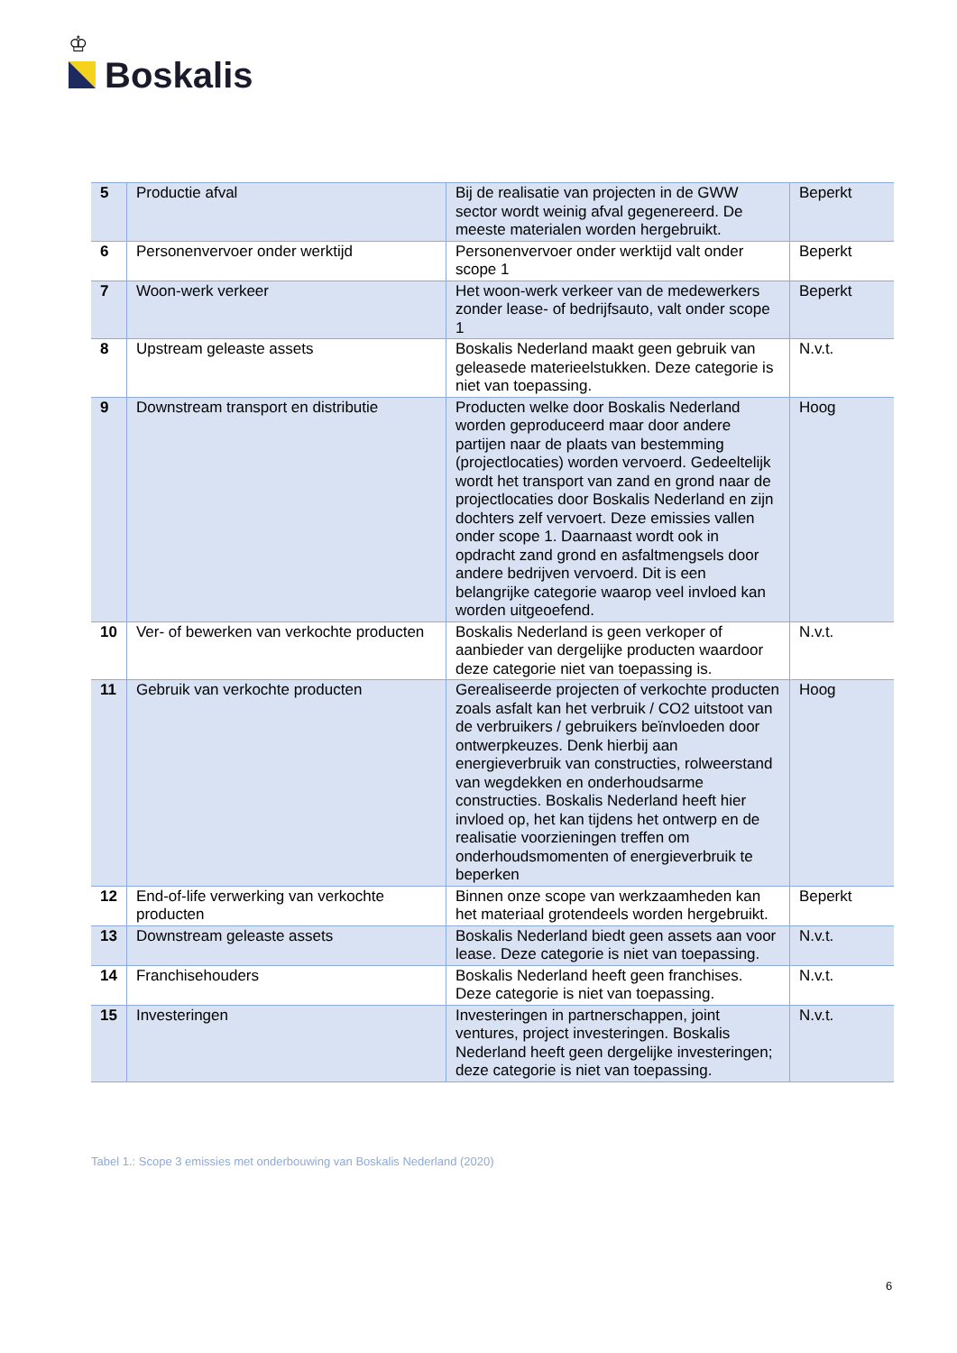♔
Boskalis
| 5 | Productie afval | Bij de realisatie van projecten in de GWW sector wordt weinig afval gegenereerd. De meeste materialen worden hergebruikt. | Beperkt |
| 6 | Personenvervoer onder werktijd | Personenvervoer onder werktijd valt onder scope 1 | Beperkt |
| 7 | Woon-werk verkeer | Het woon-werk verkeer van de medewerkers zonder lease- of bedrijfsauto, valt onder scope 1 | Beperkt |
| 8 | Upstream geleaste assets | Boskalis Nederland maakt geen gebruik van geleasede materieelstukken. Deze categorie is niet van toepassing. | N.v.t. |
| 9 | Downstream transport en distributie | Producten welke door Boskalis Nederland worden geproduceerd maar door andere partijen naar de plaats van bestemming (projectlocaties) worden vervoerd. Gedeeltelijk wordt het transport van zand en grond naar de projectlocaties door Boskalis Nederland en zijn dochters zelf vervoert. Deze emissies vallen onder scope 1. Daarnaast wordt ook in opdracht zand grond en asfaltmengsels door andere bedrijven vervoerd. Dit is een belangrijke categorie waarop veel invloed kan worden uitgeoefend. | Hoog |
| 10 | Ver- of bewerken van verkochte producten | Boskalis Nederland is geen verkoper of aanbieder van dergelijke producten waardoor deze categorie niet van toepassing is. | N.v.t. |
| 11 | Gebruik van verkochte producten | Gerealiseerde projecten of verkochte producten zoals asfalt kan het verbruik / CO2 uitstoot van de verbruikers / gebruikers beïnvloeden door ontwerpkeuzes. Denk hierbij aan energieverbruik van constructies, rolweerstand van wegdekken en onderhoudsarme constructies. Boskalis Nederland heeft hier invloed op, het kan tijdens het ontwerp en de realisatie voorzieningen treffen om onderhoudsmomenten of energieverbruik te beperken | Hoog |
| 12 | End-of-life verwerking van verkochte producten | Binnen onze scope van werkzaamheden kan het materiaal grotendeels worden hergebruikt. | Beperkt |
| 13 | Downstream geleaste assets | Boskalis Nederland biedt geen assets aan voor lease. Deze categorie is niet van toepassing. | N.v.t. |
| 14 | Franchisehouders | Boskalis Nederland heeft geen franchises. Deze categorie is niet van toepassing. | N.v.t. |
| 15 | Investeringen | Investeringen in partnerschappen, joint ventures, project investeringen. Boskalis Nederland heeft geen dergelijke investeringen; deze categorie is niet van toepassing. | N.v.t. |
Tabel 1.: Scope 3 emissies met onderbouwing van Boskalis Nederland (2020)
6